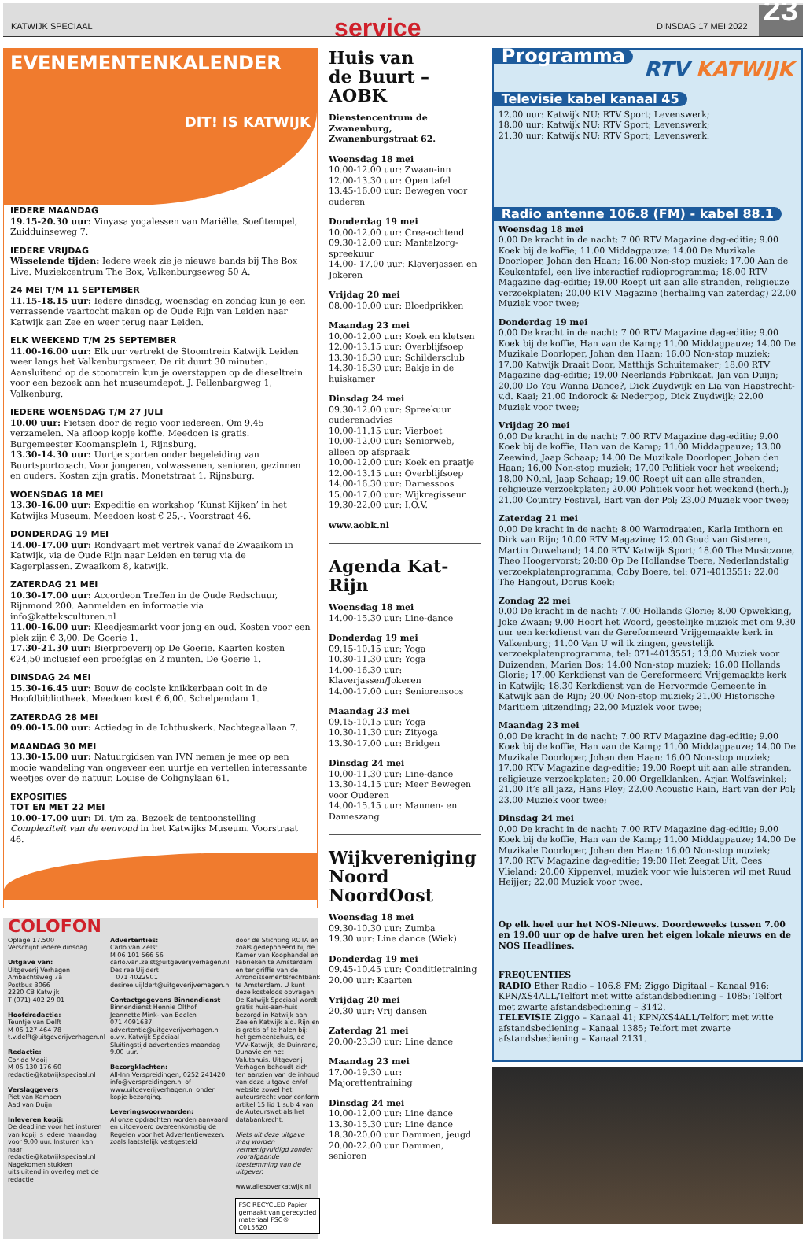KATWIJK SPECIAAL
service
DINSDAG 17 MEI 2022
23
EVENEMENTENKALENDER
DIT! IS KATWIJK
IEDERE MAANDAG
19.15-20.30 uur: Vinyasa yogalessen van Mariëlle. Soefitempel, Zuidduinseweg 7.
IEDERE VRIJDAG
Wisselende tijden: Iedere week zie je nieuwe bands bij The Box Live. Muziekcentrum The Box, Valkenburgseweg 50 A.
24 MEI T/M 11 SEPTEMBER
11.15-18.15 uur: Iedere dinsdag, woensdag en zondag kun je een verrassende vaartocht maken op de Oude Rijn van Leiden naar Katwijk aan Zee en weer terug naar Leiden.
ELK WEEKEND T/M 25 SEPTEMBER
11.00-16.00 uur: Elk uur vertrekt de Stoomtrein Katwijk Leiden weer langs het Valkenburgsmeer. De rit duurt 30 minuten. Aansluitend op de stoomtrein kun je overstappen op de dieseltrein voor een bezoek aan het museumdepot. J. Pellenbargweg 1, Valkenburg.
IEDERE WOENSDAG T/M 27 JULI
10.00 uur: Fietsen door de regio voor iedereen. Om 9.45 verzamelen. Na afloop kopje koffie. Meedoen is gratis. Burgemeester Koomansplein 1, Rijnsburg.
13.30-14.30 uur: Uurtje sporten onder begeleiding van Buurtsportcoach. Voor jongeren, volwassenen, senioren, gezinnen en ouders. Kosten zijn gratis. Monetstraat 1, Rijnsburg.
WOENSDAG 18 MEI
13.30-16.00 uur: Expeditie en workshop ‘Kunst Kijken’ in het Katwijks Museum. Meedoen kost € 25,-. Voorstraat 46.
DONDERDAG 19 MEI
14.00-17.00 uur: Rondvaart met vertrek vanaf de Zwaaikom in Katwijk, via de Oude Rijn naar Leiden en terug via de Kagerplassen. Zwaaikom 8, katwijk.
ZATERDAG 21 MEI
10.30-17.00 uur: Accordeon Treffen in de Oude Redschuur, Rijnmond 200. Aanmelden en informatie via info@katteksculturen.nl
11.00-16.00 uur: Kleedjesmarkt voor jong en oud. Kosten voor een plek zijn € 3,00. De Goerie 1.
17.30-21.30 uur: Bierproeverij op De Goerie. Kaarten kosten €24,50 inclusief een proefglas en 2 munten. De Goerie 1.
DINSDAG 24 MEI
15.30-16.45 uur: Bouw de coolste knikkerbaan ooit in de Hoofdbibliotheek. Meedoen kost € 6,00. Schelpendam 1.
ZATERDAG 28 MEI
09.00-15.00 uur: Actiedag in de Ichthuskerk. Nachtegaallaan 7.
MAANDAG 30 MEI
13.30-15.00 uur: Natuurgidsen van IVN nemen je mee op een mooie wandeling van ongeveer een uurtje en vertellen interessante weetjes over de natuur. Louise de Colignylaan 61.
EXPOSITIES
TOT EN MET 22 MEI
10.00-17.00 uur: Di. t/m za. Bezoek de tentoonstelling Complexiteit van de eenvoud in het Katwijks Museum. Voorstraat 46.
COLOFON
Oplage 17.500
Verschijnt iedere dinsdag
Uitgave van:
Uitgeverij Verhagen
Ambachtsweg 7a
Postbus 3066
2220 CB Katwijk
T (071) 402 29 01
Hoofdredactie:
Teuntje van Delft
M 06 127 464 78
t.v.delft@uitgeverijverhagen.nl
Redactie:
Cor de Mooij
M 06 130 176 60
redactie@katwijkspeciaal.nl
Verslaggevers
Piet van Kampen
Aad van Duijn
Inleveren kopij:
De deadline voor het insturen van kopij is iedere maandag voor 9.00 uur. Insturen kan naar redactie@katwijkspeciaal.nl Nagekomen stukken uitsluitend in overleg met de redactie
Advertenties:
Carlo van Zelst
M 06 101 566 56
carlo.van.zelst@uitgeverijverhagen.nl
Desiree Uijldert
T 071 4022901
desiree.uijldert@uitgeverijverhagen.nl
Contactgegevens Binnendienst
Binnendienst Hennie Olthof
Jeannette Mink- van Beelen
071 4091637, advertentie@uitgeverijverhagen.nl
o.v.v. Katwijk Speciaal
Sluitingstijd advertenties maandag 9.00 uur.
Bezorgklachten:
All-Inn Verspreidingen, 0252 241420, info@verspreidingen.nl of www.uitgeverijverhagen.nl onder kopje bezorging.
Leveringsvoorwaarden:
Al onze opdrachten worden aanvaard en uitgevoerd overeenkomstig de Regelen voor het Advertentiewezen, zoals laatstelijk vastgesteld
door de Stichting ROTA en zoals gedeponeerd bij de Kamer van Koophandel en Fabrieken te Amsterdam en ter griffie van de Arrondissementsrechtbank te Amsterdam. U kunt deze kosteloos opvragen. De Katwijk Speciaal wordt gratis huis-aan-huis bezorgd in Katwijk aan Zee en Katwijk a.d. Rijn en is gratis af te halen bij: het gemeentehuis, de VVV-Katwijk, de Duinrand, Dunavie en het Valutahuis. Uitgeverij Verhagen behoudt zich ten aanzien van de inhoud van deze uitgave en/of website zowel het auteursrecht voor conform artikel 15 lid 1 sub 4 van de Auteurswet als het databankrecht.
Niets uit deze uitgave mag worden vermenigvuldigd zonder voorafgaande toestemming van de uitgever.
www.allesoverkatwijk.nl
FSC RECYCLED Papier gemaakt van gerecycled materiaal FSC® C015620
Huis van
de Buurt – AOBK
Dienstencentrum de Zwanenburg, Zwanenburgstraat 62.
Woensdag 18 mei
10.00-12.00 uur: Zwaan-inn
12.00-13.30 uur: Open tafel
13.45-16.00 uur: Bewegen voor ouderen
Donderdag 19 mei
10.00-12.00 uur: Crea-ochtend
09.30-12.00 uur: Mantelzorg-spreekuur
14.00- 17.00 uur: Klaverjassen en Jokeren
Vrijdag 20 mei
08.00-10.00 uur: Bloedprikken
Maandag 23 mei
10.00-12.00 uur: Koek en kletsen
12.00-13.15 uur: Overblijfsoep
13.30-16.30 uur: Schildersclub
14.30-16.30 uur: Bakje in de huiskamer
Dinsdag 24 mei
09.30-12.00 uur: Spreekuur ouderenadvies
10.00-11.15 uur: Vierboet
10.00-12.00 uur: Seniorweb, alleen op afspraak
10.00-12.00 uur: Koek en praatje
12.00-13.15 uur: Overblijfsoep
14.00-16.30 uur: Damessoos
15.00-17.00 uur: Wijkregisseur
19.30-22.00 uur: I.O.V.
www.aobk.nl
Agenda Kat-Rijn
Woensdag 18 mei
14.00-15.30 uur: Line-dance
Donderdag 19 mei
09.15-10.15 uur: Yoga
10.30-11.30 uur: Yoga
14.00-16.30 uur: Klaverjassen/Jokeren
14.00-17.00 uur: Seniorensoos
Maandag 23 mei
09.15-10.15 uur: Yoga
10.30-11.30 uur: Zityoga
13.30-17.00 uur: Bridgen
Dinsdag 24 mei
10.00-11.30 uur: Line-dance
13.30-14.15 uur: Meer Bewegen voor Ouderen
14.00-15.15 uur: Mannen- en Dameszang
Wijkvereniging Noord NoordOost
Woensdag 18 mei
09.30-10.30 uur: Zumba
19.30 uur: Line dance (Wiek)
Donderdag 19 mei
09.45-10.45 uur: Conditietraining
20.00 uur: Kaarten
Vrijdag 20 mei
20.30 uur: Vrij dansen
Zaterdag 21 mei
20.00-23.30 uur: Line dance
Maandag 23 mei
17.00-19.30 uur: Majorettentraining
Dinsdag 24 mei
10.00-12.00 uur: Line dance
13.30-15.30 uur: Line dance
18.30-20.00 uur Dammen, jeugd
20.00-22.00 uur Dammen, senioren
Programma
RTV KATWIJK
Televisie kabel kanaal 45
12.00 uur: Katwijk NU; RTV Sport; Levenswerk;
18.00 uur: Katwijk NU; RTV Sport; Levenswerk;
21.30 uur: Katwijk NU; RTV Sport; Levenswerk.
Radio antenne 106.8 (FM) - kabel 88.1
Woensdag 18 mei
0.00 De kracht in de nacht; 7.00 RTV Magazine dag-editie; 9.00 Koek bij de koffie; 11.00 Middagpauze; 14.00 De Muzikale Doorloper, Johan den Haan; 16.00 Non-stop muziek; 17.00 Aan de Keukentafel, een live interactief radioprogramma; 18.00 RTV Magazine dag-editie; 19.00 Roept uit aan alle stranden, religieuze verzoekplaten; 20.00 RTV Magazine (herhaling van zaterdag) 22.00 Muziek voor twee;
Donderdag 19 mei
0.00 De kracht in de nacht; 7.00 RTV Magazine dag-editie; 9.00 Koek bij de koffie, Han van de Kamp; 11.00 Middagpauze; 14.00 De Muzikale Doorloper, Johan den Haan; 16.00 Non-stop muziek; 17.00 Katwijk Draait Door, Matthijs Schuitemaker; 18.00 RTV Magazine dag-editie; 19.00 Neerlands Fabrikaat, Jan van Duijn; 20.00 Do You Wanna Dance?, Dick Zuydwijk en Lia van Haastrecht-v.d. Kaai; 21.00 Indorock & Nederpop, Dick Zuydwijk; 22.00 Muziek voor twee;
Vrijdag 20 mei
0.00 De kracht in de nacht; 7.00 RTV Magazine dag-editie; 9.00 Koek bij de koffie, Han van de Kamp; 11.00 Middagpauze; 13.00 Zeewind, Jaap Schaap; 14.00 De Muzikale Doorloper, Johan den Haan; 16.00 Non-stop muziek; 17.00 Politiek voor het weekend; 18.00 N0.nl, Jaap Schaap; 19.00 Roept uit aan alle stranden, religieuze verzoekplaten; 20.00 Politiek voor het weekend (herh.); 21.00 Country Festival, Bart van der Pol; 23.00 Muziek voor twee;
Zaterdag 21 mei
0.00 De kracht in de nacht; 8.00 Warmdraaien, Karla Imthorn en Dirk van Rijn; 10.00 RTV Magazine; 12.00 Goud van Gisteren, Martin Ouwehand; 14.00 RTV Katwijk Sport; 18.00 The Musiczone, Theo Hoogervorst; 20:00 Op De Hollandse Toere, Nederlandstalig verzoekplatenprogramma, Coby Boere, tel: 071-4013551; 22.00 The Hangout, Dorus Koek;
Zondag 22 mei
0.00 De kracht in de nacht; 7.00 Hollands Glorie; 8.00 Opwekking, Joke Zwaan; 9.00 Hoort het Woord, geestelijke muziek met om 9.30 uur een kerkdienst van de Gereformeerd Vrijgemaakte kerk in Valkenburg; 11.00 Van U wil ik zingen, geestelijk verzoekplatenprogramma, tel: 071-4013551; 13.00 Muziek voor Duizenden, Marien Bos; 14.00 Non-stop muziek; 16.00 Hollands Glorie; 17.00 Kerkdienst van de Gereformeerd Vrijgemaakte kerk in Katwijk; 18.30 Kerkdienst van de Hervormde Gemeente in Katwijk aan de Rijn; 20.00 Non-stop muziek; 21.00 Historische Maritiem uitzending; 22.00 Muziek voor twee;
Maandag 23 mei
0.00 De kracht in de nacht; 7.00 RTV Magazine dag-editie; 9.00 Koek bij de koffie, Han van de Kamp; 11.00 Middagpauze; 14.00 De Muzikale Doorloper, Johan den Haan; 16.00 Non-stop muziek; 17.00 RTV Magazine dag-editie; 19.00 Roept uit aan alle stranden, religieuze verzoekplaten; 20.00 Orgelklanken, Arjan Wolfswinkel; 21.00 It’s all jazz, Hans Pley; 22.00 Acoustic Rain, Bart van der Pol; 23.00 Muziek voor twee;
Dinsdag 24 mei
0.00 De kracht in de nacht; 7.00 RTV Magazine dag-editie; 9.00 Koek bij de koffie, Han van de Kamp; 11.00 Middagpauze; 14.00 De Muzikale Doorloper, Johan den Haan; 16.00 Non-stop muziek; 17.00 RTV Magazine dag-editie; 19:00 Het Zeegat Uit, Cees Vlieland; 20.00 Kippenvel, muziek voor wie luisteren wil met Ruud Heijjer; 22.00 Muziek voor twee.
Op elk heel uur het NOS-Nieuws. Doordeweeks tussen 7.00 en 19.00 uur op de halve uren het eigen lokale nieuws en de NOS Headlines.
FREQUENTIES
RADIO Ether Radio – 106.8 FM; Ziggo Digitaal – Kanaal 916; KPN/XS4ALL/Telfort met witte afstandsbediening – 1085; Telfort met zwarte afstandsbediening – 3142.
TELEVISIE Ziggo – Kanaal 41; KPN/XS4ALL/Telfort met witte afstandsbediening – Kanaal 1385; Telfort met zwarte afstandsbediening – Kanaal 2131.